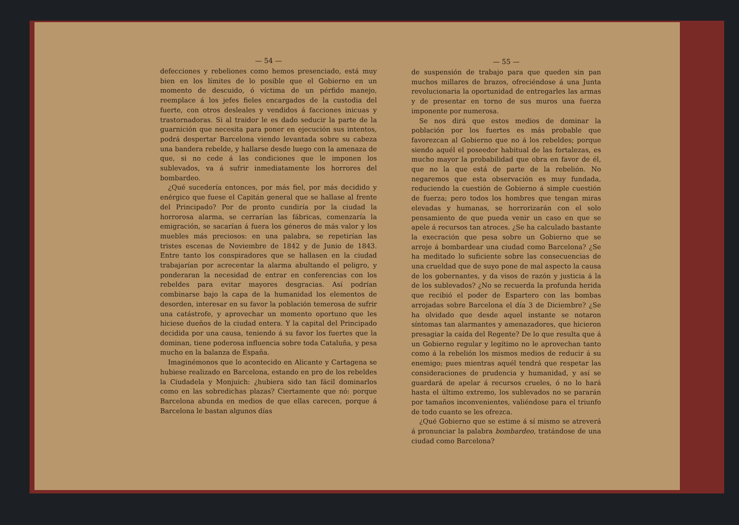— 54 —
defecciones y rebeliones como hemos presenciado, está muy bien en los límites de lo posible que el Gobierno en un momento de descuido, ó víctima de un pérfido manejo, reemplace á los jefes fieles encargados de la custodia del fuerte, con otros desleales y vendidos á facciones inicuas y trastornadoras. Si al traidor le es dado seducir la parte de la guarnición que necesita para poner en ejecución sus intentos, podrá despertar Barcelona viendo levantada sobre su cabeza una bandera rebelde, y hallarse desde luego con la amenaza de que, si no cede á las condiciones que le imponen los sublevados, va á sufrir inmediatamente los horrores del bombardeo.
¿Qué sucedería entonces, por más fiel, por más decidido y enérgico que fuese el Capitán general que se hallase al frente del Principado? Por de pronto cundiría por la ciudad la horrorosa alarma, se cerrarían las fábricas, comenzaría la emigración, se sacarían á fuera los géneros de más valor y los muebles más preciosos: en una palabra, se repetirían las tristes escenas de Noviembre de 1842 y de Junio de 1843. Entre tanto los conspiradores que se hallasen en la ciudad trabajarían por acrecentar la alarma abultando el peligro, y ponderaran la necesidad de entrar en conferencias con los rebeldes para evitar mayores desgracias. Así podrían combinarse bajo la capa de la humanidad los elementos de desorden, interesar en su favor la población temerosa de sufrir una catástrofe, y aprovechar un momento oportuno que les hiciese dueños de la ciudad entera. Y la capital del Principado decidida por una causa, teniendo á su favor los fuertes que la dominan, tiene poderosa influencia sobre toda Cataluña, y pesa mucho en la balanza de España.
Imaginémonos que lo acontecido en Alicante y Cartagena se hubiese realizado en Barcelona, estando en pro de los rebeldes la Ciudadela y Monjuich: ¿hubiera sido tan fácil dominarlos como en las sobredichas plazas? Ciertamente que nó: porque Barcelona abunda en medios de que ellas carecen, porque á Barcelona le bastan algunos días
— 55 —
de suspensión de trabajo para que queden sin pan muchos millares de brazos, ofreciéndose á una Junta revolucionaria la oportunidad de entregarles las armas y de presentar en torno de sus muros una fuerza imponente por numerosa.
Se nos dirá que estos medios de dominar la población por los fuertes es más probable que favorezcan al Gobierno que no á los rebeldes; porque siendo aquél el poseedor habitual de las fortalezas, es mucho mayor la probabilidad que obra en favor de él, que no la que está de parte de la rebelión. No negaremos que esta observación es muy fundada, reduciendo la cuestión de Gobierno á simple cuestión de fuerza; pero todos los hombres que tengan miras elevadas y humanas, se horrorizarán con el solo pensamiento de que pueda venir un caso en que se apele á recursos tan atroces. ¿Se ha calculado bastante la execración que pesa sobre un Gobierno que se arroje á bombardear una ciudad como Barcelona? ¿Se ha meditado lo suficiente sobre las consecuencias de una crueldad que de suyo pone de mal aspecto la causa de los gobernantes, y da visos de razón y justicia á la de los sublevados? ¿No se recuerda la profunda herida que recibió el poder de Espartero con las bombas arrojadas sobre Barcelona el día 3 de Diciembre? ¿Se ha olvidado que desde aquel instante se notaron síntomas tan alarmantes y amenazadores, que hicieron presagiar la caída del Regente? De lo que resulta que á un Gobierno regular y legítimo no le aprovechan tanto como á la rebelión los mismos medios de reducir á su enemigo; pues mientras aquél tendrá que respetar las consideraciones de prudencia y humanidad, y así se guardará de apelar á recursos crueles, ó no lo hará hasta el último extremo, los sublevados no se pararán por tamaños inconvenientes, valiéndose para el triunfo de todo cuanto se les ofrezca.
¿Qué Gobierno que se estime á sí mismo se atreverá á pronunciar la palabra bombardeo, tratándose de una ciudad como Barcelona?